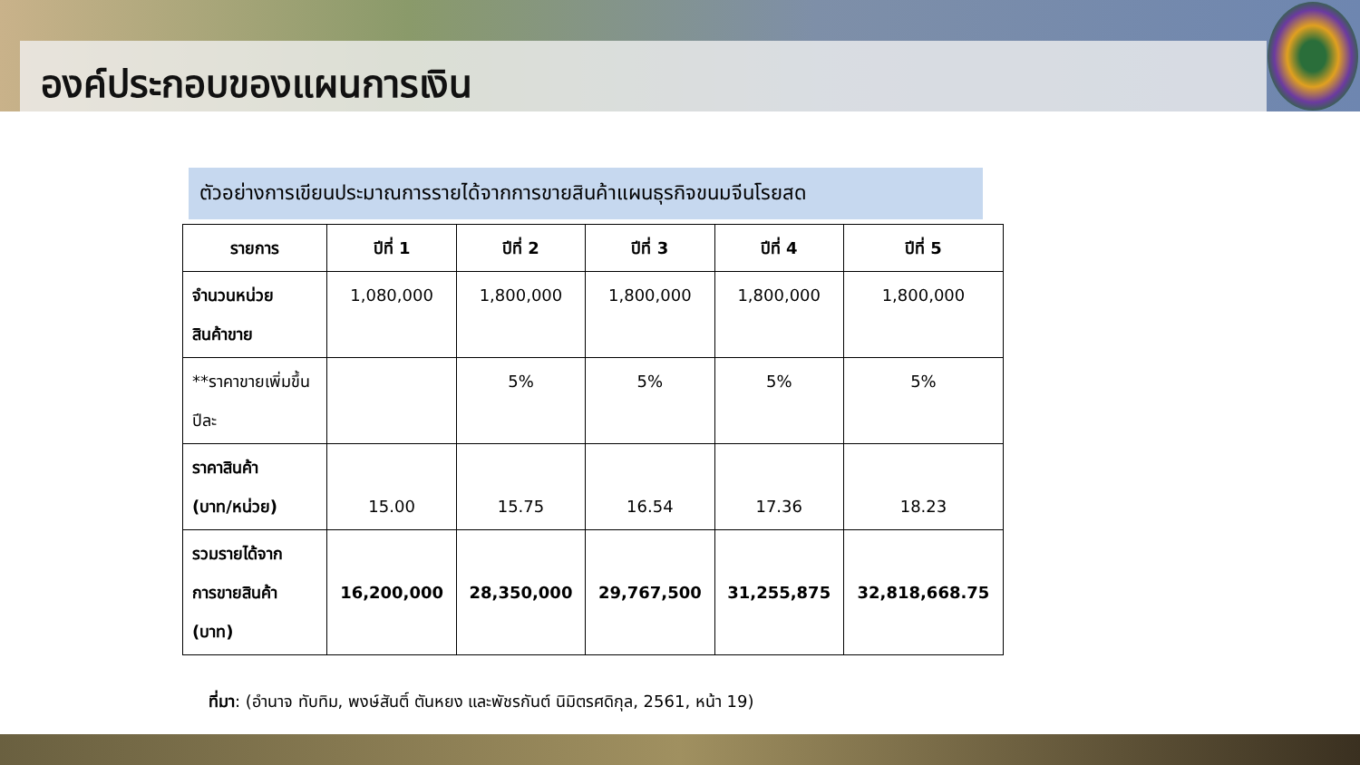องค์ประกอบของแผนการเงิน
ตัวอย่างการเขียนประมาณการรายได้จากการขายสินค้าแผนธุรกิจขนมจีนโรยสด
| รายการ | ปีที่ 1 | ปีที่ 2 | ปีที่ 3 | ปีที่ 4 | ปีที่ 5 |
| --- | --- | --- | --- | --- | --- |
| จำนวนหน่วย สินค้าขาย | 1,080,000 | 1,800,000 | 1,800,000 | 1,800,000 | 1,800,000 |
| **ราคาขายเพิ่มขึ้น ปีละ | | 5% | 5% | 5% | 5% |
| ราคาสินค้า (บาท/หน่วย) | 15.00 | 15.75 | 16.54 | 17.36 | 18.23 |
| รวมรายได้จาก การขายสินค้า (บาท) | 16,200,000 | 28,350,000 | 29,767,500 | 31,255,875 | 32,818,668.75 |
ที่มา: (อำนาจ ทับทิม, พงษ์สันติ์ ตันหยง และพัชรกันต์ นิมิตรศดิกุล, 2561, หน้า 19)